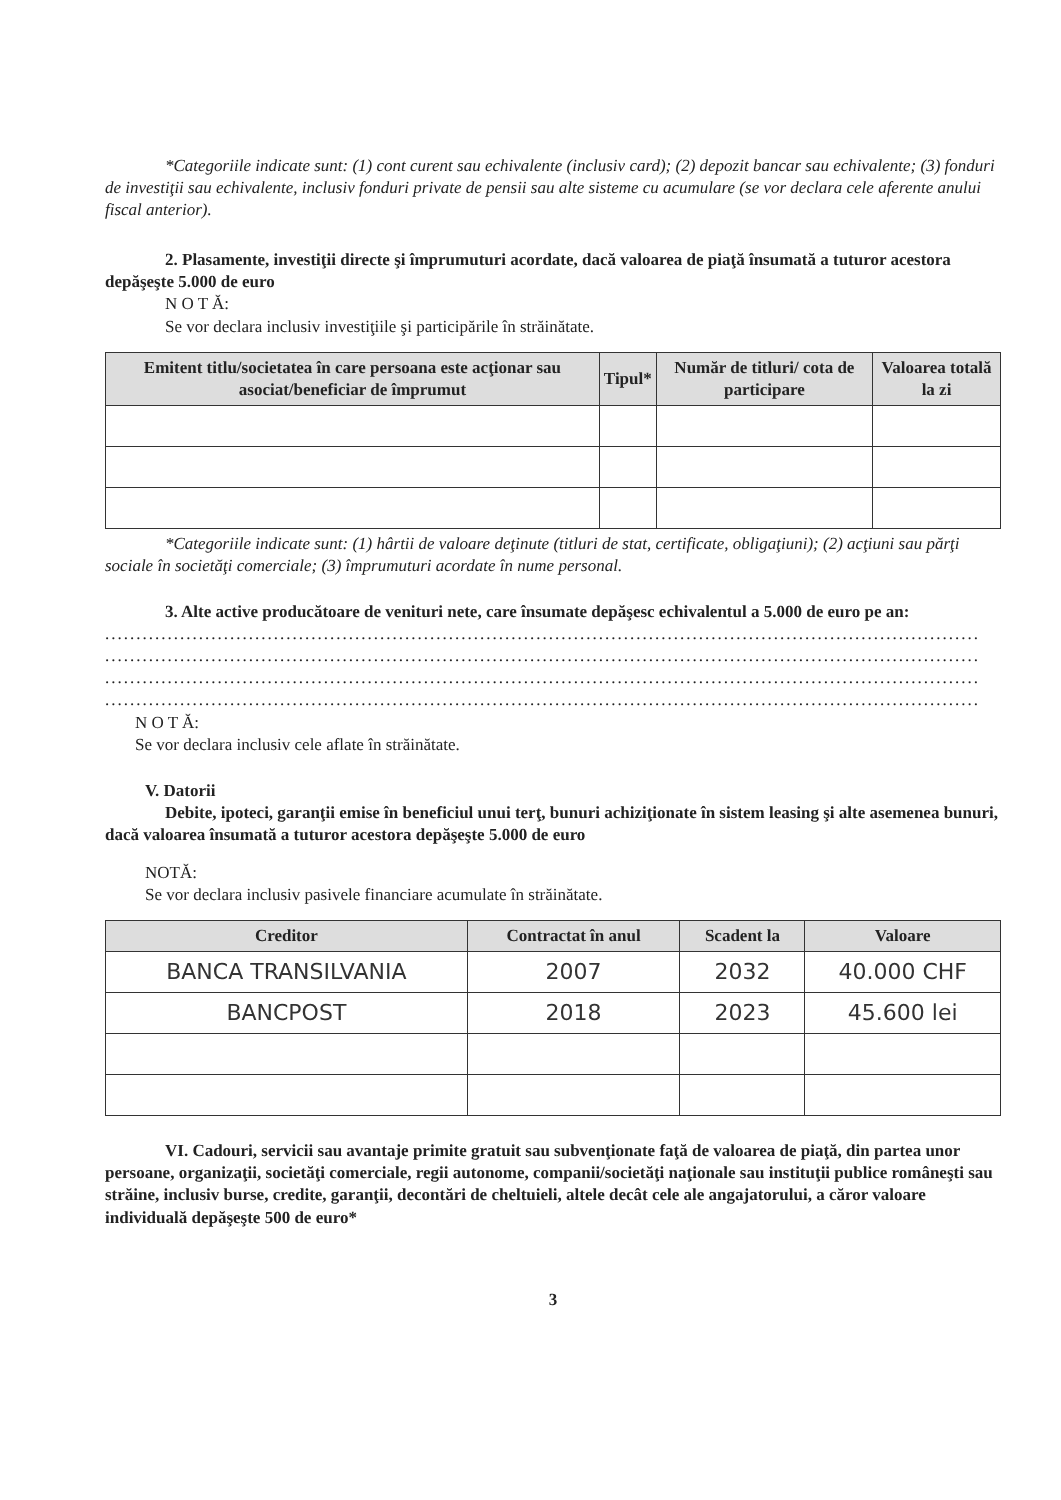*Categoriile indicate sunt: (1) cont curent sau echivalente (inclusiv card); (2) depozit bancar sau echivalente; (3) fonduri de investiţii sau echivalente, inclusiv fonduri private de pensii sau alte sisteme cu acumulare (se vor declara cele aferente anului fiscal anterior).
2. Plasamente, investiţii directe şi împrumuturi acordate, dacă valoarea de piaţă însumată a tuturor acestora depăşeşte 5.000 de euro
N O T Ă:
Se vor declara inclusiv investiţiile şi participările în străinătate.
| Emitent titlu/societatea în care persoana este acţionar sau asociat/beneficiar de împrumut | Tipul* | Număr de titluri/ cota de participare | Valoarea totală la zi |
| --- | --- | --- | --- |
*Categoriile indicate sunt: (1) hârtii de valoare deţinute (titluri de stat, certificate, obligaţiuni); (2) acţiuni sau părţi sociale în societăţi comerciale; (3) împrumuturi acordate în nume personal.
3. Alte active producătoare de venituri nete, care însumate depăşesc echivalentul a 5.000 de euro pe an:
............................................................................................................................................
............................................................................................................................................
............................................................................................................................................
............................................................................................................................................
N O T Ă:
Se vor declara inclusiv cele aflate în străinătate.
V. Datorii
Debite, ipoteci, garanţii emise în beneficiul unui terţ, bunuri achiziţionate în sistem leasing şi alte asemenea bunuri, dacă valoarea însumată a tuturor acestora depăşeşte 5.000 de euro
NOTĂ:
Se vor declara inclusiv pasivele financiare acumulate în străinătate.
| Creditor | Contractat în anul | Scadent la | Valoare |
| --- | --- | --- | --- |
| BANCA TRANSILVANIA | 2007 | 2032 | 40.000 CHF |
| BANCPOST | 2018 | 2023 | 45.600 lei |
VI. Cadouri, servicii sau avantaje primite gratuit sau subvenţionate faţă de valoarea de piaţă, din partea unor persoane, organizaţii, societăţi comerciale, regii autonome, companii/societăţi naţionale sau instituţii publice româneşti sau străine, inclusiv burse, credite, garanţii, decontări de cheltuieli, altele decât cele ale angajatorului, a căror valoare individuală depăşeşte 500 de euro*
3